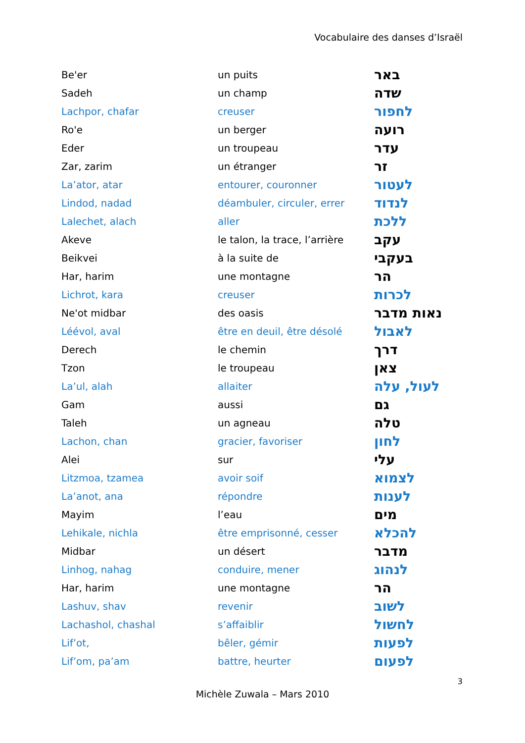Vocabulaire des danses d’Israël
| Be'er | un puits | באר |
| Sadeh | un champ | שדה |
| Lachpor, chafar | creuser | לחפור |
| Ro'e | un berger | רועה |
| Eder | un troupeau | עדר |
| Zar, zarim | un étranger | זר |
| La’ator, atar | entourer, couronner | לעטור |
| Lindod, nadad | déambuler, circuler, errer | לנדוד |
| Lalechet, alach | aller | ללכת |
| Akeve | le talon, la trace, l’arrière | עקב |
| Beikvei | à la suite de | בעקבי |
| Har, harim | une montagne | הר |
| Lichrot, kara | creuser | לכרות |
| Ne'ot midbar | des oasis | נאות מדבר |
| Léévol, aval | être en deuil, être désolé | לאבול |
| Derech | le chemin | דרך |
| Tzon | le troupeau | צאן |
| La’ul, alah | allaiter | לעול, עלה |
| Gam | aussi | גם |
| Taleh | un agneau | טלה |
| Lachon, chan | gracier, favoriser | לחון |
| Alei | sur | עלי |
| Litzmoa, tzamea | avoir soif | לצמוא |
| La’anot, ana | répondre | לענות |
| Mayim | l’eau | מים |
| Lehikale, nichla | être emprisonné, cesser | להכלא |
| Midbar | un désert | מדבר |
| Linhog, nahag | conduire, mener | לנהוג |
| Har, harim | une montagne | הר |
| Lashuv, shav | revenir | לשוב |
| Lachashol, chashal | s’affaiblir | לחשול |
| Lif’ot, | bêler, gémir | לפעות |
| Lif’om, pa’am | battre, heurter | לפעום |
3
Michèle Zuwala – Mars 2010